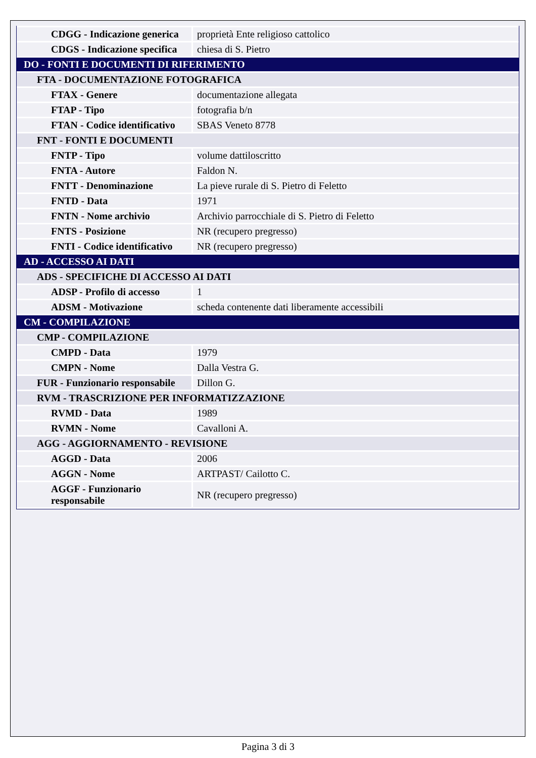| CDGG - Indicazione generica | proprietà Ente religioso cattolico |
| CDGS - Indicazione specifica | chiesa di S. Pietro |
| DO - FONTI E DOCUMENTI DI RIFERIMENTO | |
| FTA - DOCUMENTAZIONE FOTOGRAFICA | |
| FTAX - Genere | documentazione allegata |
| FTAP - Tipo | fotografia b/n |
| FTAN - Codice identificativo | SBAS Veneto 8778 |
| FNT - FONTI E DOCUMENTI | |
| FNTP - Tipo | volume dattiloscritto |
| FNTA - Autore | Faldon N. |
| FNTT - Denominazione | La pieve rurale di S. Pietro di Feletto |
| FNTD - Data | 1971 |
| FNTN - Nome archivio | Archivio parrocchiale di S. Pietro di Feletto |
| FNTS - Posizione | NR (recupero pregresso) |
| FNTI - Codice identificativo | NR (recupero pregresso) |
| AD - ACCESSO AI DATI | |
| ADS - SPECIFICHE DI ACCESSO AI DATI | |
| ADSP - Profilo di accesso | 1 |
| ADSM - Motivazione | scheda contenente dati liberamente accessibili |
| CM - COMPILAZIONE | |
| CMP - COMPILAZIONE | |
| CMPD - Data | 1979 |
| CMPN - Nome | Dalla Vestra G. |
| FUR - Funzionario responsabile | Dillon G. |
| RVM - TRASCRIZIONE PER INFORMATIZZAZIONE | |
| RVMD - Data | 1989 |
| RVMN - Nome | Cavalloni A. |
| AGG - AGGIORNAMENTO - REVISIONE | |
| AGGD - Data | 2006 |
| AGGN - Nome | ARTPAST/ Cailotto C. |
| AGGF - Funzionario responsabile | NR (recupero pregresso) |
Pagina 3 di 3